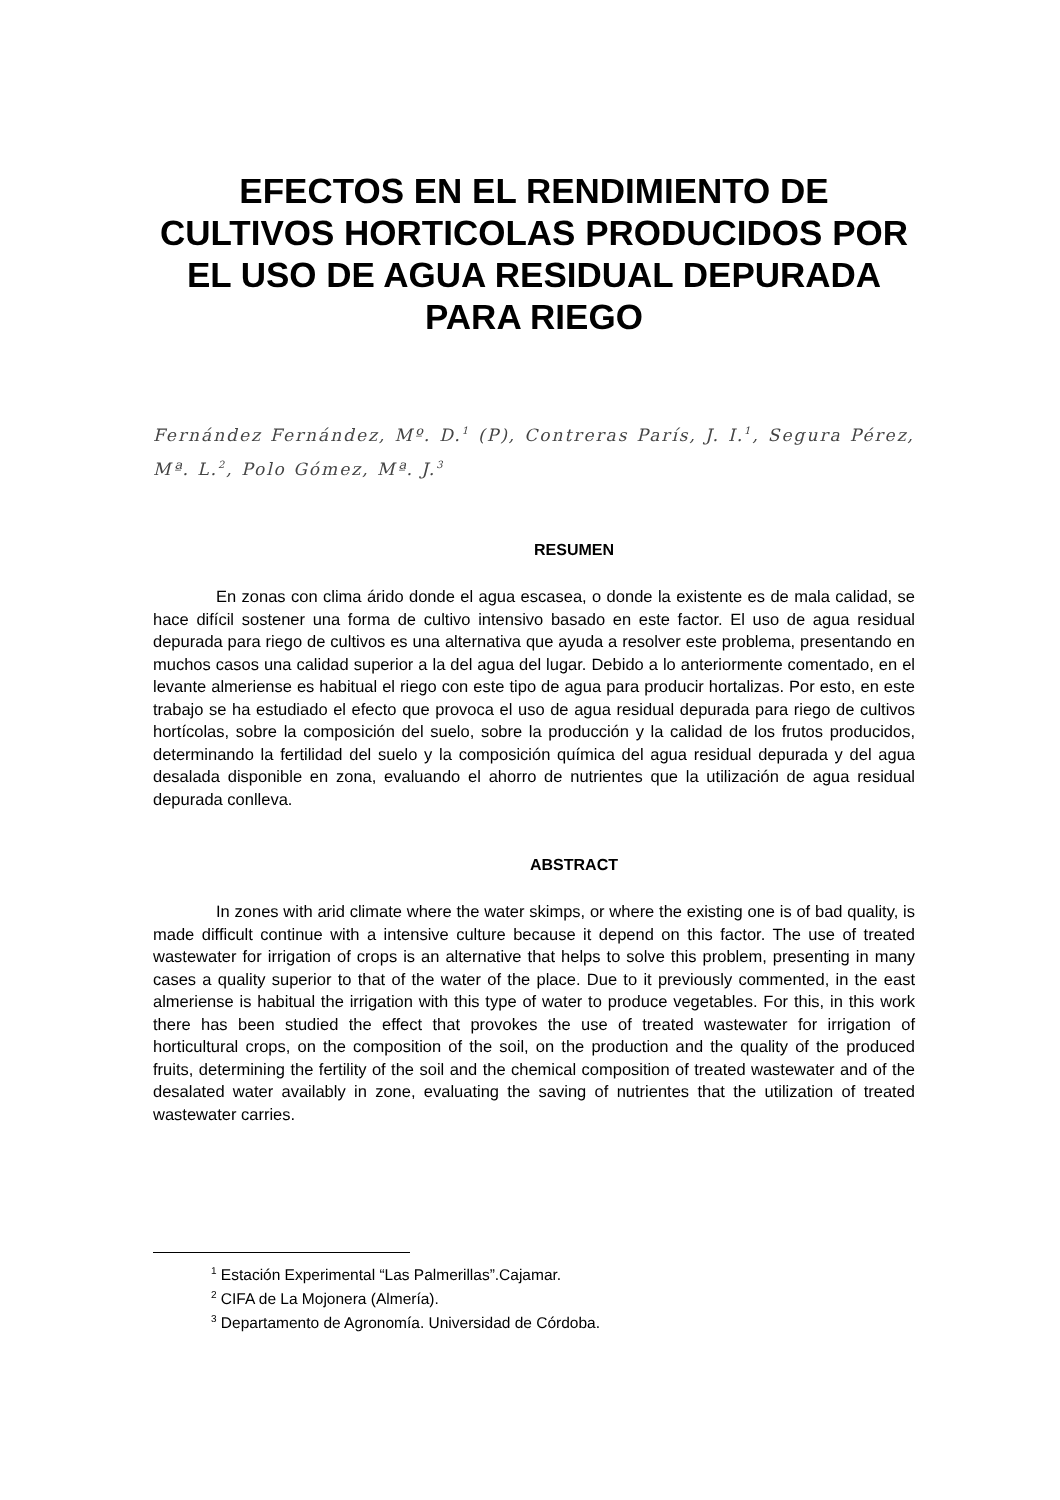EFECTOS EN EL RENDIMIENTO DE CULTIVOS HORTICOLAS PRODUCIDOS POR EL USO DE AGUA RESIDUAL DEPURADA PARA RIEGO
Fernández Fernández, Mº. D.<sup>1</sup> (P), Contreras París, J. I.<sup>1</sup>, Segura Pérez, Mª. L.<sup>2</sup>, Polo Gómez, Mª. J.<sup>3</sup>
RESUMEN
En zonas con clima árido donde el agua escasea, o donde la existente es de mala calidad, se hace difícil sostener una forma de cultivo intensivo basado en este factor. El uso de agua residual depurada para riego de cultivos es una alternativa que ayuda a resolver este problema, presentando en muchos casos una calidad superior a la del agua del lugar. Debido a lo anteriormente comentado, en el levante almeriense es habitual el riego con este tipo de agua para producir hortalizas. Por esto, en este trabajo se ha estudiado el efecto que provoca el uso de agua residual depurada para riego de cultivos hortícolas, sobre la composición del suelo, sobre la producción y la calidad de los frutos producidos, determinando la fertilidad del suelo y la composición química del agua residual depurada y del agua desalada disponible en zona, evaluando el ahorro de nutrientes que la utilización de agua residual depurada conlleva.
ABSTRACT
In zones with arid climate where the water skimps, or where the existing one is of bad quality, is made difficult continue with a intensive culture because it depend on this factor. The use of treated wastewater for irrigation of crops is an alternative that helps to solve this problem, presenting in many cases a quality superior to that of the water of the place. Due to it previously commented, in the east almeriense is habitual the irrigation with this type of water to produce vegetables. For this, in this work there has been studied the effect that provokes the use of treated wastewater for irrigation of horticultural crops, on the composition of the soil, on the production and the quality of the produced fruits, determining the fertility of the soil and the chemical composition of treated wastewater and of the desalated water availably in zone, evaluating the saving of nutrientes that the utilization of treated wastewater carries.
<sup>1</sup> Estación Experimental “Las Palmerillas”.Cajamar.
<sup>2</sup> CIFA de La Mojonera (Almería).
<sup>3</sup> Departamento de Agronomía. Universidad de Córdoba.